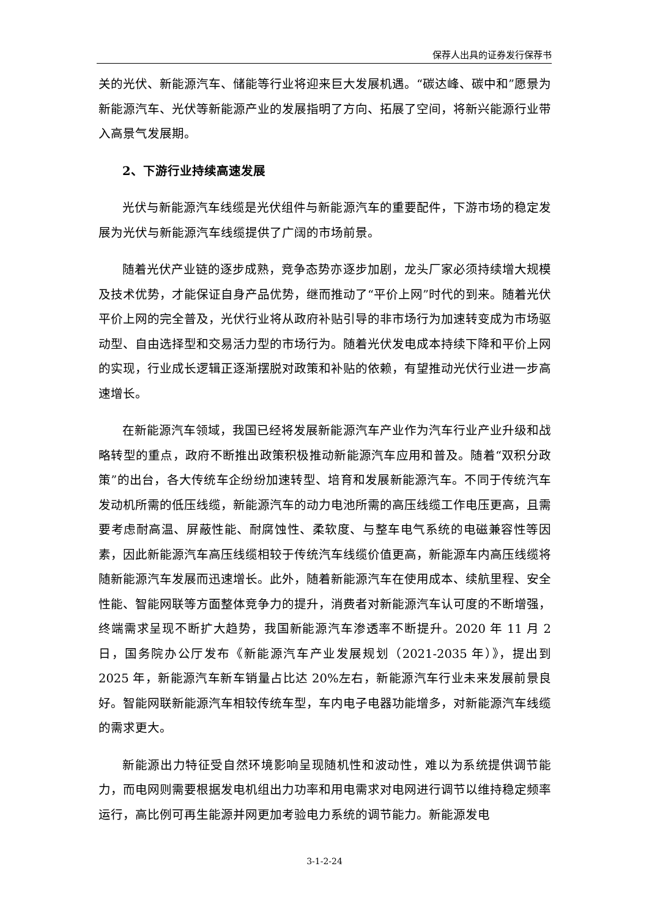保荐人出具的证券发行保荐书
关的光伏、新能源汽车、储能等行业将迎来巨大发展机遇。“碳达峰、碳中和”愿景为新能源汽车、光伏等新能源产业的发展指明了方向、拓展了空间，将新兴能源行业带入高景气发展期。
2、下游行业持续高速发展
光伏与新能源汽车线缆是光伏组件与新能源汽车的重要配件，下游市场的稳定发展为光伏与新能源汽车线缆提供了广阔的市场前景。
随着光伏产业链的逐步成熟，竞争态势亦逐步加剧，龙头厂家必须持续增大规模及技术优势，才能保证自身产品优势，继而推动了“平价上网”时代的到来。随着光伏平价上网的完全普及，光伏行业将从政府补贴引导的非市场行为加速转变成为市场驱动型、自由选择型和交易活力型的市场行为。随着光伏发电成本持续下降和平价上网的实现，行业成长逻辑正逐渐摆脱对政策和补贴的依赖，有望推动光伏行业进一步高速增长。
在新能源汽车领域，我国已经将发展新能源汽车产业作为汽车行业产业升级和战略转型的重点，政府不断推出政策积极推动新能源汽车应用和普及。随着“双积分政策”的出台，各大传统车企纷纷加速转型、培育和发展新能源汽车。不同于传统汽车发动机所需的低压线缆，新能源汽车的动力电池所需的高压线缆工作电压更高，且需要考虑耐高温、屏蔽性能、耐腐蚀性、柔软度、与整车电气系统的电磁兼容性等因素，因此新能源汽车高压线缆相较于传统汽车线缆价值更高，新能源车内高压线缆将随新能源汽车发展而迅速增长。此外，随着新能源汽车在使用成本、续航里程、安全性能、智能网联等方面整体竞争力的提升，消费者对新能源汽车认可度的不断增强，终端需求呈现不断扩大趋势，我国新能源汽车渗透率不断提升。2020 年 11 月 2 日，国务院办公厅发布《新能源汽车产业发展规划（2021-2035 年）》，提出到 2025 年，新能源汽车新车销量占比达 20%左右，新能源汽车行业未来发展前景良好。智能网联新能源汽车相较传统车型，车内电子电器功能增多，对新能源汽车线缆的需求更大。
新能源出力特征受自然环境影响呈现随机性和波动性，难以为系统提供调节能力，而电网则需要根据发电机组出力功率和用电需求对电网进行调节以维持稳定频率运行，高比例可再生能源并网更加考验电力系统的调节能力。新能源发电
3-1-2-24